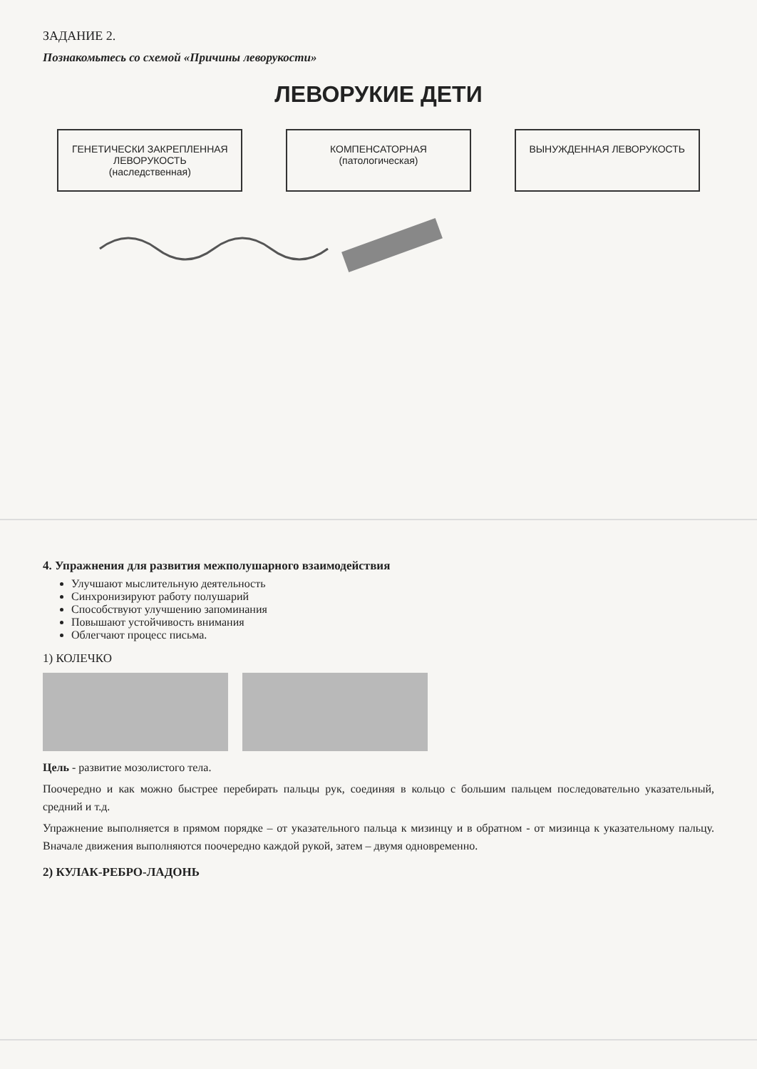ЗАДАНИЕ 2.
Познакомьтесь со схемой «Причины леворукости»
ЛЕВОРУКИЕ ДЕТИ
ГЕНЕТИЧЕСКИ ЗАКРЕПЛЕННАЯ ЛЕВОРУКОСТЬ (наследственная)
КОМПЕНСАТОРНАЯ (патологическая)
ВЫНУЖДЕННАЯ ЛЕВОРУКОСТЬ
4. Упражнения для развития межполушарного взаимодействия
Улучшают мыслительную деятельность
Синхронизируют работу полушарий
Способствуют улучшению запоминания
Повышают устойчивость внимания
Облегчают процесс письма.
1) КОЛЕЧКО
Цель - развитие мозолистого тела.
Поочередно и как можно быстрее перебирать пальцы рук, соединяя в кольцо с большим пальцем последовательно указательный, средний и т.д.
Упражнение выполняется в прямом порядке – от указательного пальца к мизинцу и в обратном - от мизинца к указательному пальцу. Вначале движения выполняются поочередно каждой рукой, затем – двумя одновременно.
2) КУЛАК-РЕБРО-ЛАДОНЬ